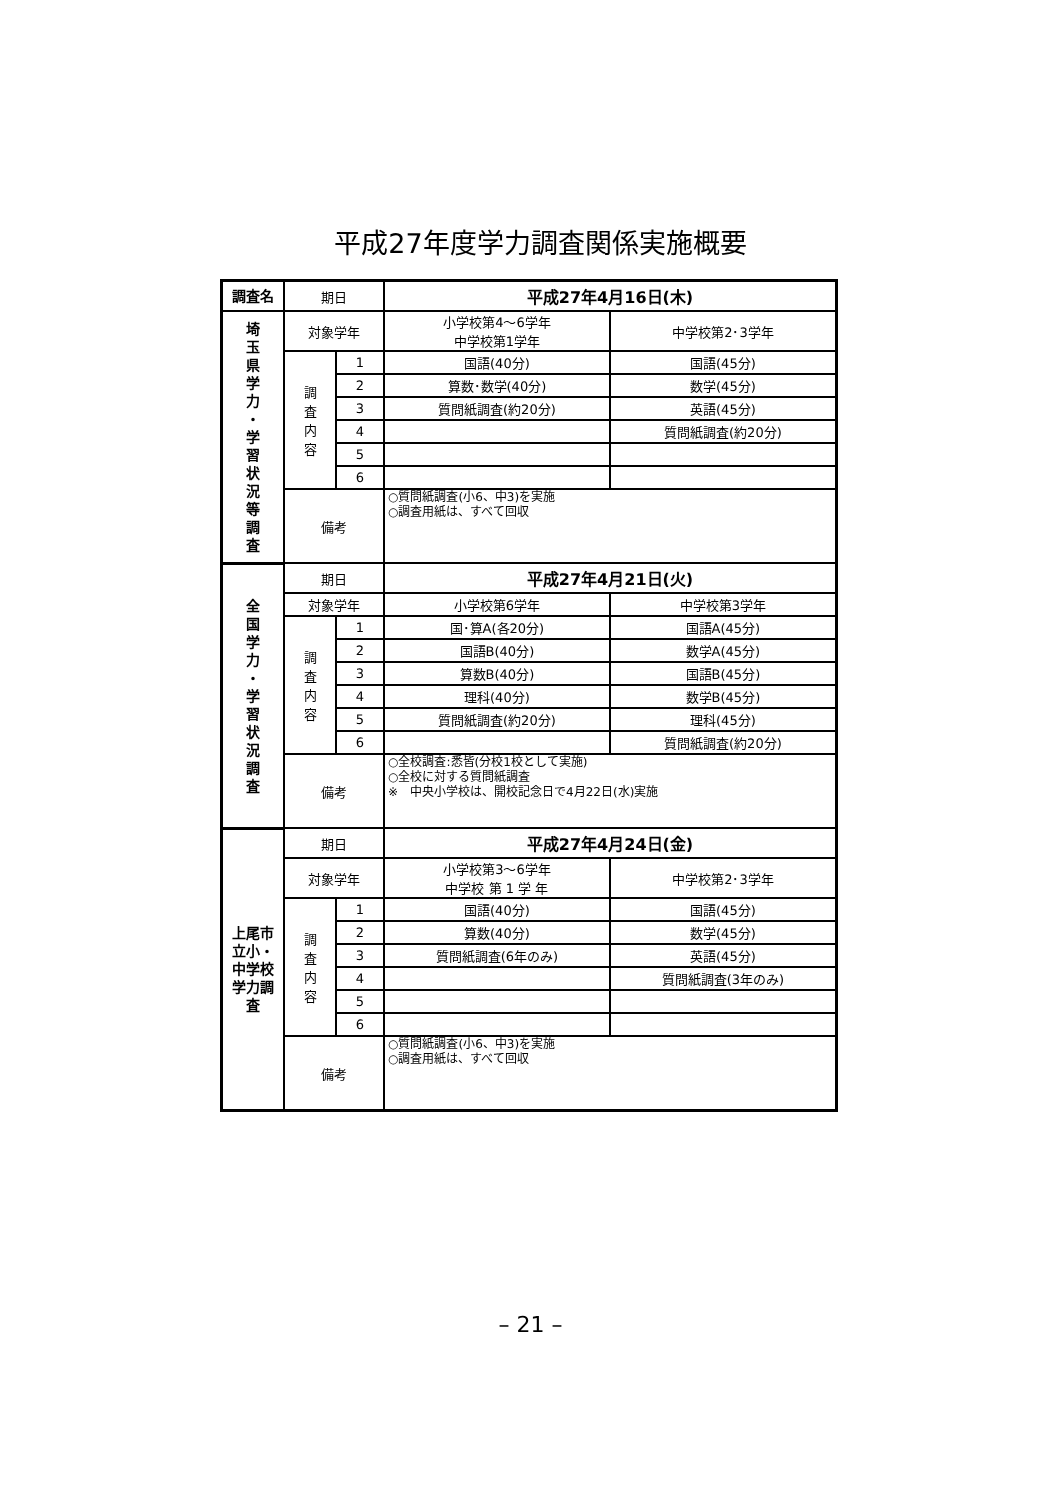平成27年度学力調査関係実施概要
| 調査名 | 期日 | | 平成27年4月16日(木) | |
| 埼 玉 県 学 力 ・ 学 習 状 況 等 調 査 | 対象学年 | | 小学校第4～6学年 中学校第1学年 | 中学校第2･3学年 |
| | 調 査 内 容 | 1 | 国語(40分) | 国語(45分) |
| | | 2 | 算数･数学(40分) | 数学(45分) |
| | | 3 | 質問紙調査(約20分) | 英語(45分) |
| | | 4 | | 質問紙調査(約20分) |
| | | 5 | | |
| | | 6 | | |
| | 備考 | | ○質問紙調査(小6、中3)を実施 ○調査用紙は、すべて回収 | |
| 全 国 学 力 ・ 学 習 状 況 調 査 | 期日 | | 平成27年4月21日(火) | |
| | 対象学年 | | 小学校第6学年 | 中学校第3学年 |
| | 調 査 内 容 | 1 | 国･算A(各20分) | 国語A(45分) |
| | | 2 | 国語B(40分) | 数学A(45分) |
| | | 3 | 算数B(40分) | 国語B(45分) |
| | | 4 | 理科(40分) | 数学B(45分) |
| | | 5 | 質問紙調査(約20分) | 理科(45分) |
| | | 6 | | 質問紙調査(約20分) |
| | 備考 | | ○全校調査:悉皆(分校1校として実施) ○全校に対する質問紙調査 ※ 中央小学校は、開校記念日で4月22日(水)実施 | |
| 上尾市立小・中学校 学力調査 | 期日 | | 平成27年4月24日(金) | |
| | 対象学年 | | 小学校第3～6学年 中学校 第 1 学 年 | 中学校第2･3学年 |
| | 調 査 内 容 | 1 | 国語(40分) | 国語(45分) |
| | | 2 | 算数(40分) | 数学(45分) |
| | | 3 | 質問紙調査(6年のみ) | 英語(45分) |
| | | 4 | | 質問紙調査(3年のみ) |
| | | 5 | | |
| | | 6 | | |
| | 備考 | | ○質問紙調査(小6、中3)を実施 ○調査用紙は、すべて回収 | |
– 21 –